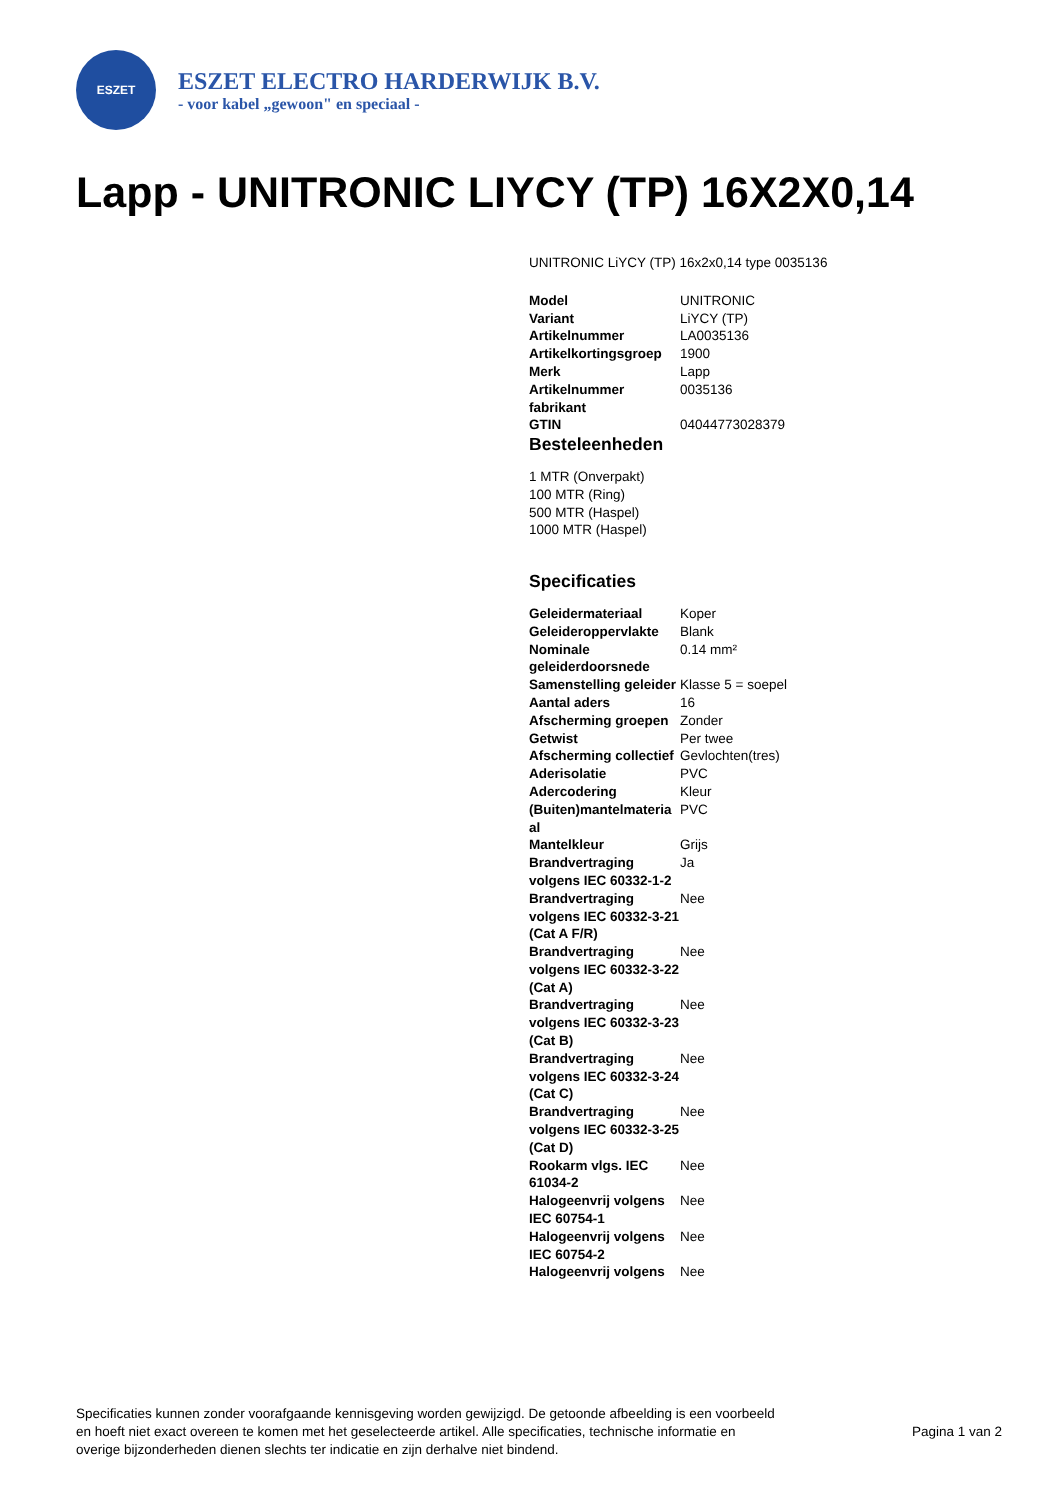ESZET
ESZET ELECTRO HARDERWIJK B.V.
- voor kabel „gewoon" en speciaal -
Lapp - UNITRONIC LIYCY (TP) 16X2X0,14
UNITRONIC LiYCY (TP) 16x2x0,14 type 0035136
| Model | UNITRONIC |
| Variant | LiYCY (TP) |
| Artikelnummer | LA0035136 |
| Artikelkortingsgroep | 1900 |
| Merk | Lapp |
| Artikelnummer fabrikant | 0035136 |
| GTIN | 04044773028379 |
Besteleenheden
1 MTR (Onverpakt)
100 MTR (Ring)
500 MTR (Haspel)
1000 MTR (Haspel)
Specificaties
| Geleidermateriaal | Koper |
| Geleideroppervlakte | Blank |
| Nominale geleiderdoorsnede | 0.14 mm² |
| Samenstelling geleider | Klasse 5 = soepel |
| Aantal aders | 16 |
| Afscherming groepen | Zonder |
| Getwist | Per twee |
| Afscherming collectief | Gevlochten(tres) |
| Aderisolatie | PVC |
| Adercodering | Kleur |
| (Buiten)mantelmateria al | PVC |
| Mantelkleur | Grijs |
| Brandvertraging volgens IEC 60332-1-2 | Ja |
| Brandvertraging volgens IEC 60332-3-21 (Cat A F/R) | Nee |
| Brandvertraging volgens IEC 60332-3-22 (Cat A) | Nee |
| Brandvertraging volgens IEC 60332-3-23 (Cat B) | Nee |
| Brandvertraging volgens IEC 60332-3-24 (Cat C) | Nee |
| Brandvertraging volgens IEC 60332-3-25 (Cat D) | Nee |
| Rookarm vlgs. IEC 61034-2 | Nee |
| Halogeenvrij volgens IEC 60754-1 | Nee |
| Halogeenvrij volgens IEC 60754-2 | Nee |
| Halogeenvrij volgens | Nee |
Specificaties kunnen zonder voorafgaande kennisgeving worden gewijzigd. De getoonde afbeelding is een voorbeeld en hoeft niet exact overeen te komen met het geselecteerde artikel. Alle specificaties, technische informatie en overige bijzonderheden dienen slechts ter indicatie en zijn derhalve niet bindend.
Pagina 1 van 2